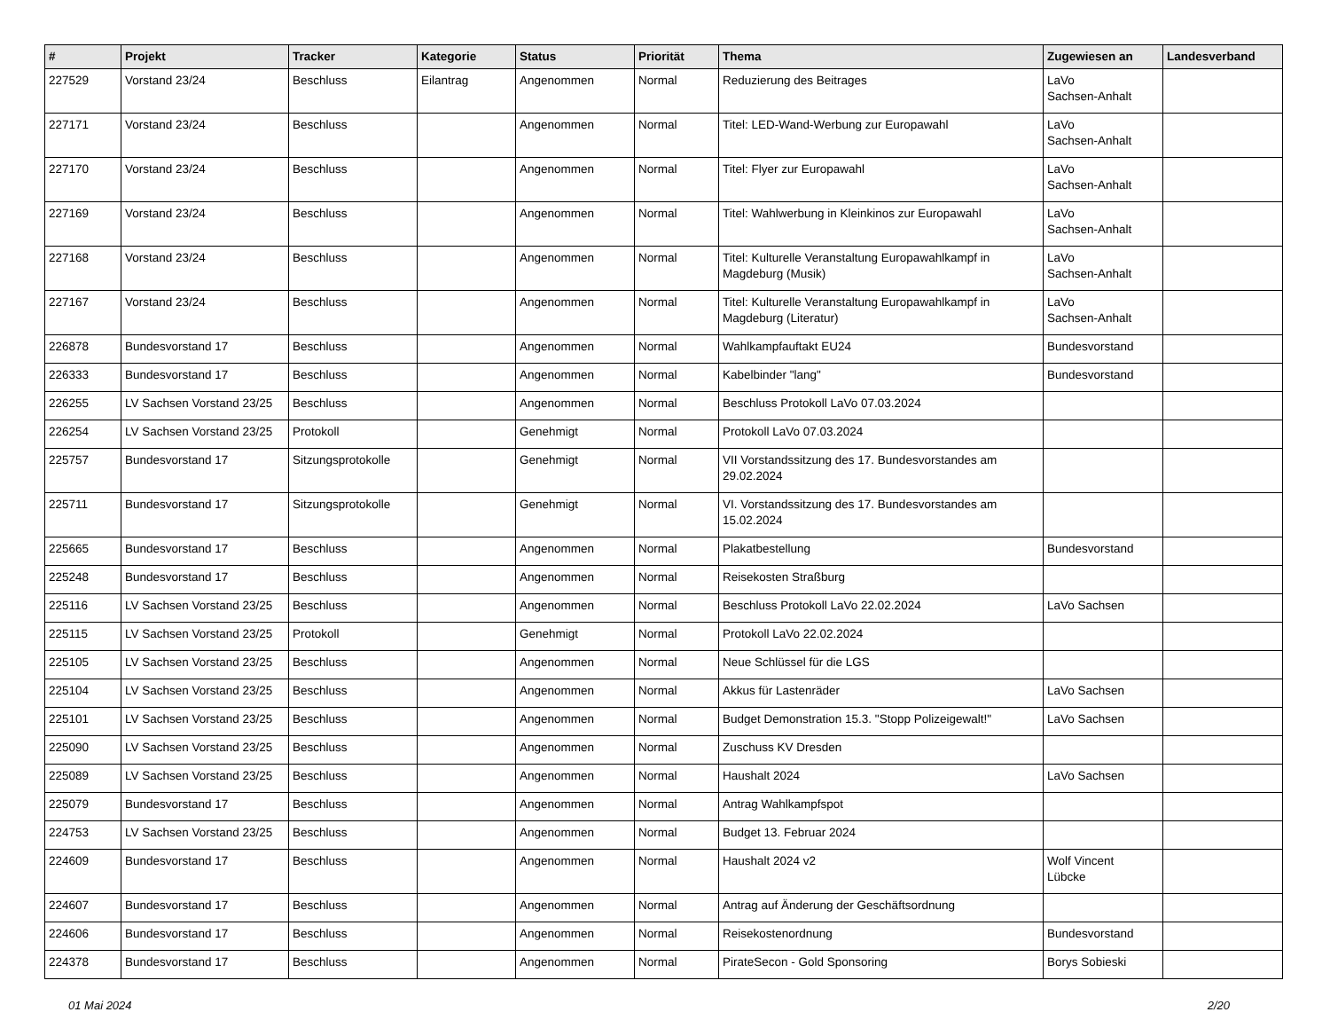| # | Projekt | Tracker | Kategorie | Status | Priorität | Thema | Zugewiesen an | Landesverband |
| --- | --- | --- | --- | --- | --- | --- | --- | --- |
| 227529 | Vorstand 23/24 | Beschluss | Eilantrag | Angenommen | Normal | Reduzierung des Beitrages | LaVo Sachsen-Anhalt | |
| 227171 | Vorstand 23/24 | Beschluss | | Angenommen | Normal | Titel: LED-Wand-Werbung zur Europawahl | LaVo Sachsen-Anhalt | |
| 227170 | Vorstand 23/24 | Beschluss | | Angenommen | Normal | Titel: Flyer zur Europawahl | LaVo Sachsen-Anhalt | |
| 227169 | Vorstand 23/24 | Beschluss | | Angenommen | Normal | Titel: Wahlwerbung in Kleinkinos zur Europawahl | LaVo Sachsen-Anhalt | |
| 227168 | Vorstand 23/24 | Beschluss | | Angenommen | Normal | Titel: Kulturelle Veranstaltung Europawahlkampf in Magdeburg (Musik) | LaVo Sachsen-Anhalt | |
| 227167 | Vorstand 23/24 | Beschluss | | Angenommen | Normal | Titel: Kulturelle Veranstaltung Europawahlkampf in Magdeburg (Literatur) | LaVo Sachsen-Anhalt | |
| 226878 | Bundesvorstand 17 | Beschluss | | Angenommen | Normal | Wahlkampfauftakt EU24 | Bundesvorstand | |
| 226333 | Bundesvorstand 17 | Beschluss | | Angenommen | Normal | Kabelbinder "lang" | Bundesvorstand | |
| 226255 | LV Sachsen Vorstand 23/25 | Beschluss | | Angenommen | Normal | Beschluss Protokoll LaVo 07.03.2024 | | |
| 226254 | LV Sachsen Vorstand 23/25 | Protokoll | | Genehmigt | Normal | Protokoll LaVo 07.03.2024 | | |
| 225757 | Bundesvorstand 17 | Sitzungsprotokolle | | Genehmigt | Normal | VII Vorstandssitzung des 17. Bundesvorstandes am 29.02.2024 | | |
| 225711 | Bundesvorstand 17 | Sitzungsprotokolle | | Genehmigt | Normal | VI. Vorstandssitzung des 17. Bundesvorstandes am 15.02.2024 | | |
| 225665 | Bundesvorstand 17 | Beschluss | | Angenommen | Normal | Plakatbestellung | Bundesvorstand | |
| 225248 | Bundesvorstand 17 | Beschluss | | Angenommen | Normal | Reisekosten Straßburg | | |
| 225116 | LV Sachsen Vorstand 23/25 | Beschluss | | Angenommen | Normal | Beschluss Protokoll LaVo 22.02.2024 | LaVo Sachsen | |
| 225115 | LV Sachsen Vorstand 23/25 | Protokoll | | Genehmigt | Normal | Protokoll LaVo 22.02.2024 | | |
| 225105 | LV Sachsen Vorstand 23/25 | Beschluss | | Angenommen | Normal | Neue Schlüssel für die LGS | | |
| 225104 | LV Sachsen Vorstand 23/25 | Beschluss | | Angenommen | Normal | Akkus für Lastenräder | LaVo Sachsen | |
| 225101 | LV Sachsen Vorstand 23/25 | Beschluss | | Angenommen | Normal | Budget Demonstration 15.3. "Stopp Polizeigewalt!" | LaVo Sachsen | |
| 225090 | LV Sachsen Vorstand 23/25 | Beschluss | | Angenommen | Normal | Zuschuss KV Dresden | | |
| 225089 | LV Sachsen Vorstand 23/25 | Beschluss | | Angenommen | Normal | Haushalt 2024 | LaVo Sachsen | |
| 225079 | Bundesvorstand 17 | Beschluss | | Angenommen | Normal | Antrag Wahlkampfspot | | |
| 224753 | LV Sachsen Vorstand 23/25 | Beschluss | | Angenommen | Normal | Budget 13. Februar 2024 | | |
| 224609 | Bundesvorstand 17 | Beschluss | | Angenommen | Normal | Haushalt 2024 v2 | Wolf Vincent Lübcke | |
| 224607 | Bundesvorstand 17 | Beschluss | | Angenommen | Normal | Antrag auf Änderung der Geschäftsordnung | | |
| 224606 | Bundesvorstand 17 | Beschluss | | Angenommen | Normal | Reisekostenordnung | Bundesvorstand | |
| 224378 | Bundesvorstand 17 | Beschluss | | Angenommen | Normal | PirateSecon - Gold Sponsoring | Borys Sobieski | |
01 Mai 2024 2/20